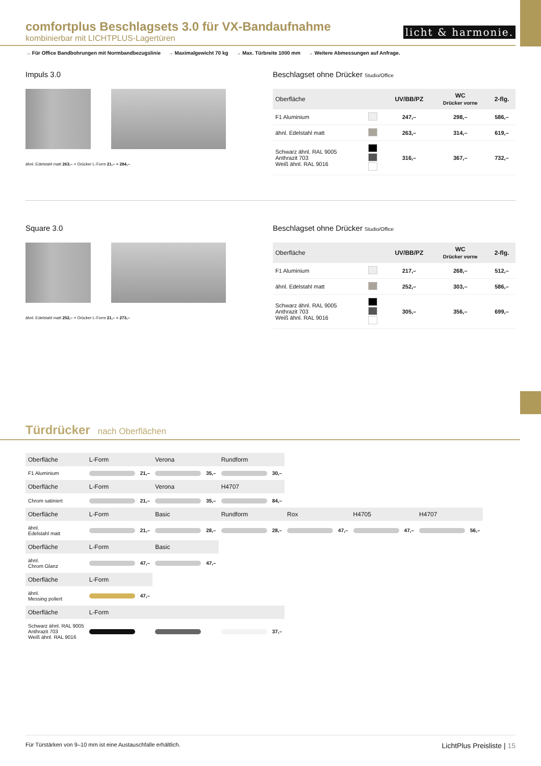comfortplus Beschlagsets 3.0 für VX-Bandaufnahme
kombinierbar mit LICHTPLUS-Lagertüren
licht & harmonie.
→ Für Office Bandbohrungen mit Normbandbezugslinie → Maximalgewicht 70 kg → Max. Türbreite 1000 mm → Weitere Abmessungen auf Anfrage.
Impuls 3.0
ähnl. Edelstahl matt 263,– + Drücker L-Form 21,– = 284,–
Beschlagset ohne Drücker Studio/Office
| Oberfläche | | UV/BB/PZ | WC Drücker vorne | 2-flg. |
| --- | --- | --- | --- | --- |
| F1 Aluminium | | 247,– | 298,– | 586,– |
| ähnl. Edelstahl matt | | 263,– | 314,– | 619,– |
| Schwarz ähnl. RAL 9005 Anthrazit 703 Weiß ähnl. RAL 9016 | | 316,– | 367,– | 732,– |
Square 3.0
ähnl. Edelstahl matt 252,– + Drücker L-Form 21,– = 273,–
Beschlagset ohne Drücker Studio/Office
| Oberfläche | | UV/BB/PZ | WC Drücker vorne | 2-flg. |
| --- | --- | --- | --- | --- |
| F1 Aluminium | | 217,– | 268,– | 512,– |
| ähnl. Edelstahl matt | | 252,– | 303,– | 586,– |
| Schwarz ähnl. RAL 9005 Anthrazit 703 Weiß ähnl. RAL 9016 | | 305,– | 356,– | 699,– |
Türdrücker nach Oberflächen
| Oberfläche | L-Form | | Verona | | Rundform | | | | | | | |
| --- | --- | --- | --- | --- | --- | --- | --- | --- | --- | --- | --- | --- |
| F1 Aluminium | | 21,– | | 35,– | | 30,– | | | | | | |
| Oberfläche | L-Form | | Verona | | H4707 | | | | | | | |
| Chrom satiniert | | 21,– | | 35,– | | 84,– | | | | | | |
| Oberfläche | L-Form | | Basic | | Rundform | | Rox | | H4705 | | H4707 | |
| ähnl. Edelstahl matt | | 21,– | | 28,– | | 28,– | | 47,– | | 47,– | | 56,– |
| Oberfläche | L-Form | | Basic | | | | | | | | | |
| ähnl. Chrom Glanz | | 47,– | | 47,– | | | | | | | | |
| Oberfläche | L-Form | | | | | | | | | | | |
| ähnl. Messing poliert | | 47,– | | | | | | | | | | |
| Oberfläche | L-Form | | | | | | | | | | | |
| Schwarz ähnl. RAL 9005 Anthrazit 703 Weiß ähnl. RAL 9016 | | | | | | 37,– | | | | | | |
Für Türstärken von 9–10 mm ist eine Austauschfalle erhältlich. LichtPlus Preisliste | 15